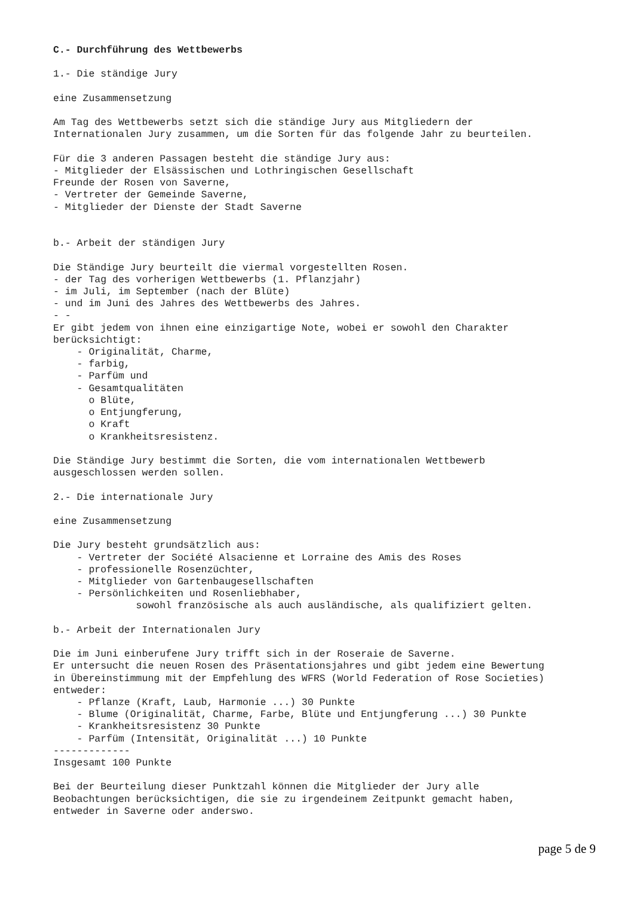C.- Durchführung des Wettbewerbs

1.- Die ständige Jury

eine Zusammensetzung

Am Tag des Wettbewerbs setzt sich die ständige Jury aus Mitgliedern der
Internationalen Jury zusammen, um die Sorten für das folgende Jahr zu beurteilen.

Für die 3 anderen Passagen besteht die ständige Jury aus:
- Mitglieder der Elsässischen und Lothringischen Gesellschaft
Freunde der Rosen von Saverne,
- Vertreter der Gemeinde Saverne,
- Mitglieder der Dienste der Stadt Saverne


b.- Arbeit der ständigen Jury

Die Ständige Jury beurteilt die viermal vorgestellten Rosen.
- der Tag des vorherigen Wettbewerbs (1. Pflanzjahr)
- im Juli, im September (nach der Blüte)
- und im Juni des Jahres des Wettbewerbs des Jahres.
- -
Er gibt jedem von ihnen eine einzigartige Note, wobei er sowohl den Charakter
berücksichtigt:
    - Originalität, Charme,
    - farbig,
    - Parfüm und
    - Gesamtqualitäten
      o Blüte,
      o Entjungferung,
      o Kraft
      o Krankheitsresistenz.

Die Ständige Jury bestimmt die Sorten, die vom internationalen Wettbewerb
ausgeschlossen werden sollen.

2.- Die internationale Jury

eine Zusammensetzung

Die Jury besteht grundsätzlich aus:
    - Vertreter der Société Alsacienne et Lorraine des Amis des Roses
    - professionelle Rosenzüchter,
    - Mitglieder von Gartenbaugesellschaften
    - Persönlichkeiten und Rosenliebhaber,
              sowohl französische als auch ausländische, als qualifiziert gelten.

b.- Arbeit der Internationalen Jury

Die im Juni einberufene Jury trifft sich in der Roseraie de Saverne.
Er untersucht die neuen Rosen des Präsentationsjahres und gibt jedem eine Bewertung
in Übereinstimmung mit der Empfehlung des WFRS (World Federation of Rose Societies)
entweder:
    - Pflanze (Kraft, Laub, Harmonie ...) 30 Punkte
    - Blume (Originalität, Charme, Farbe, Blüte und Entjungferung ...) 30 Punkte
    - Krankheitsresistenz 30 Punkte
    - Parfüm (Intensität, Originalität ...) 10 Punkte
-------------
Insgesamt 100 Punkte

Bei der Beurteilung dieser Punktzahl können die Mitglieder der Jury alle
Beobachtungen berücksichtigen, die sie zu irgendeinem Zeitpunkt gemacht haben,
entweder in Saverne oder anderswo.
page 5 de 9